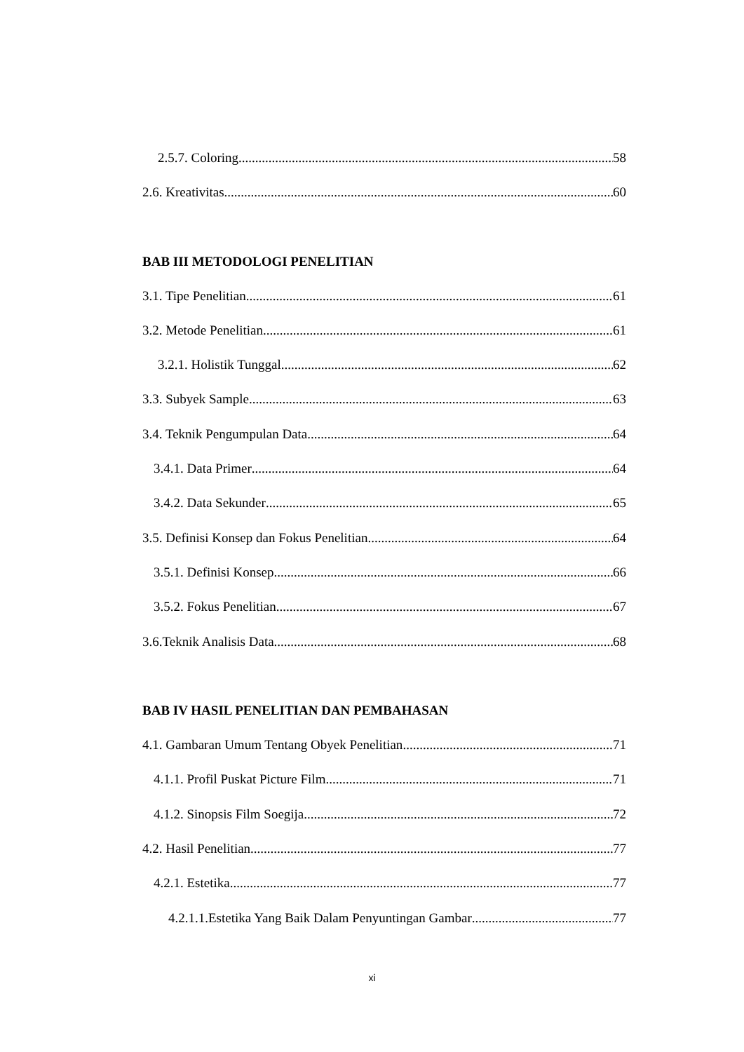2.5.7. Coloring 58
2.6. Kreativitas 60
BAB III METODOLOGI PENELITIAN
3.1. Tipe Penelitian 61
3.2. Metode Penelitian 61
3.2.1. Holistik Tunggal 62
3.3. Subyek Sample 63
3.4. Teknik Pengumpulan Data 64
3.4.1. Data Primer 64
3.4.2. Data Sekunder 65
3.5. Definisi Konsep dan Fokus Penelitian 64
3.5.1. Definisi Konsep 66
3.5.2. Fokus Penelitian 67
3.6.Teknik Analisis Data 68
BAB IV HASIL PENELITIAN DAN PEMBAHASAN
4.1. Gambaran Umum Tentang Obyek Penelitian 71
4.1.1. Profil Puskat Picture Film 71
4.1.2. Sinopsis Film Soegija 72
4.2. Hasil Penelitian 77
4.2.1. Estetika 77
4.2.1.1.Estetika Yang Baik Dalam Penyuntingan Gambar 77
xi